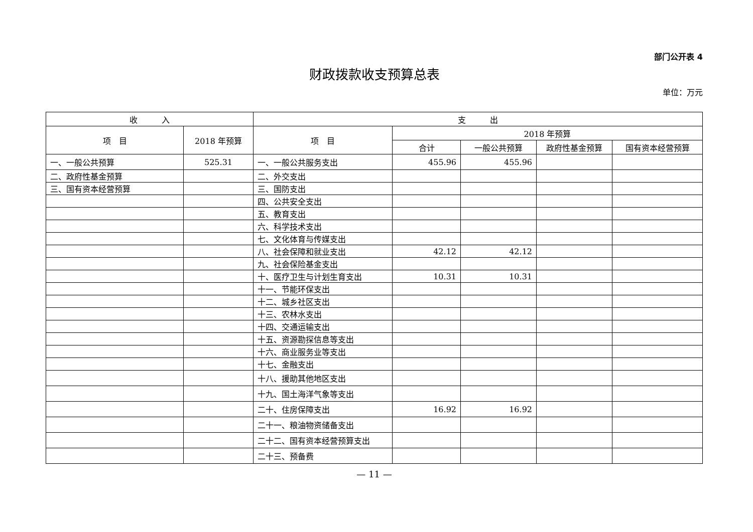部门公开表 4
财政拨款收支预算总表
单位：万元
| 收 入 | | 支 出 | | | | |
| --- | --- | --- | --- | --- | --- | --- |
| 项 目 | 2018 年预算 | 项 目 | 2018 年预算 | | | |
| | | | 合计 | 一般公共预算 | 政府性基金预算 | 国有资本经营预算 |
| 一、一般公共预算 | 525.31 | 一、一般公共服务支出 | 455.96 | 455.96 | | |
| 二、政府性基金预算 | | 二、外交支出 | | | | |
| 三、国有资本经营预算 | | 三、国防支出 | | | | |
| | | 四、公共安全支出 | | | | |
| | | 五、教育支出 | | | | |
| | | 六、科学技术支出 | | | | |
| | | 七、文化体育与传媒支出 | | | | |
| | | 八、社会保障和就业支出 | 42.12 | 42.12 | | |
| | | 九、社会保险基金支出 | | | | |
| | | 十、医疗卫生与计划生育支出 | 10.31 | 10.31 | | |
| | | 十一、节能环保支出 | | | | |
| | | 十二、城乡社区支出 | | | | |
| | | 十三、农林水支出 | | | | |
| | | 十四、交通运输支出 | | | | |
| | | 十五、资源勘探信息等支出 | | | | |
| | | 十六、商业服务业等支出 | | | | |
| | | 十七、金融支出 | | | | |
| | | 十八、援助其他地区支出 | | | | |
| | | 十九、国土海洋气象等支出 | | | | |
| | | 二十、住房保障支出 | 16.92 | 16.92 | | |
| | | 二十一、粮油物资储备支出 | | | | |
| | | 二十二、国有资本经营预算支出 | | | | |
| | | 二十三、预备费 | | | | |
— 11 —